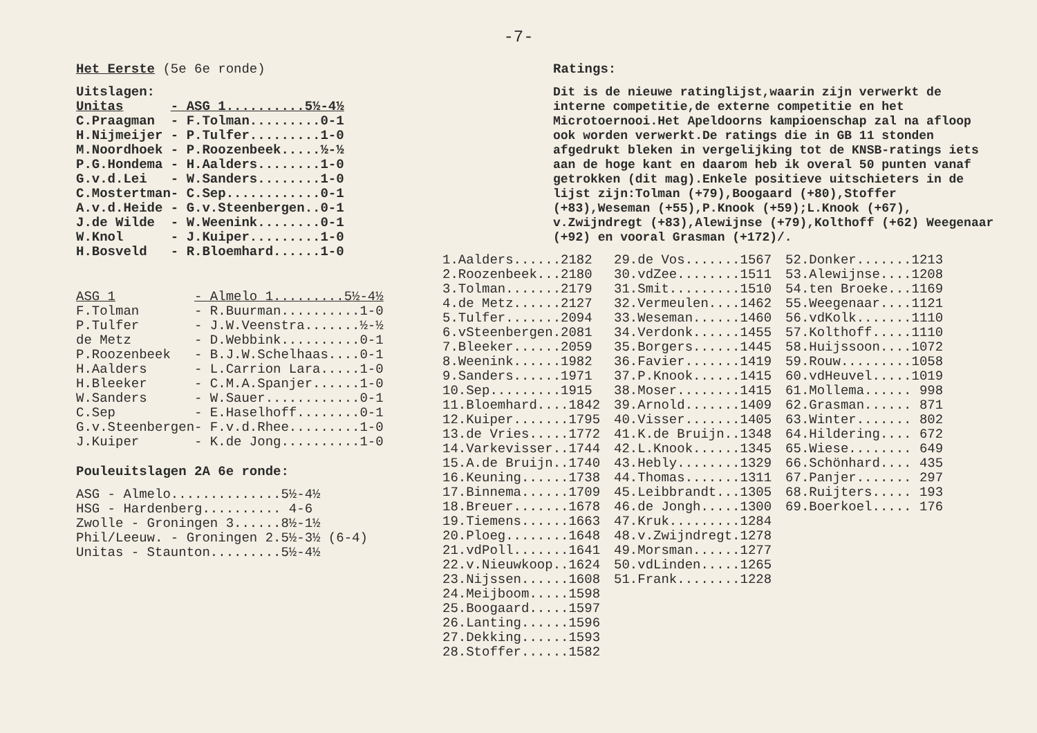-7-
Het Eerste (5e 6e ronde)
Uitslagen:
| Unitas | - ASG 1..........5½-4½ |
| C.Praagman | - F.Tolman.........0-1 |
| H.Nijmeijer | - P.Tulfer.........1-0 |
| M.Noordhoek | - P.Roozenbeek.....½-½ |
| P.G.Hondema | - H.Aalders........1-0 |
| G.v.d.Lei | - W.Sanders........1-0 |
| C.Mostertman | - C.Sep............0-1 |
| A.v.d.Heide | - G.v.Steenbergen..0-1 |
| J.de Wilde | - W.Weenink........0-1 |
| W.Knol | - J.Kuiper.........1-0 |
| H.Bosveld | - R.Bloemhard......1-0 |
| ASG 1 | - Almelo 1.........5½-4½ |
| F.Tolman | - R.Buurman..........1-0 |
| P.Tulfer | - J.W.Veenstra.......½-½ |
| de Metz | - D.Webbink..........0-1 |
| P.Roozenbeek | - B.J.W.Schelhaas....0-1 |
| H.Aalders | - L.Carrion Lara.....1-0 |
| H.Bleeker | - C.M.A.Spanjer......1-0 |
| W.Sanders | - W.Sauer............0-1 |
| C.Sep | - E.Haselhoff........0-1 |
| G.v.Steenbergen | - F.v.d.Rhee.........1-0 |
| J.Kuiper | - K.de Jong..........1-0 |
Pouleuitslagen 2A 6e ronde:
ASG - Almelo..............5½-4½
HSG - Hardenberg.......... 4-6
Zwolle - Groningen 3......8½-1½
Phil/Leeuw. - Groningen 2.5½-3½ (6-4)
Unitas - Staunton.........5½-4½
Ratings:
Dit is de nieuwe ratinglijst,waarin zijn verwerkt de interne competitie,de externe competitie en het Microtoernooi.Het Apeldoorns kampioenschap zal na afloop ook worden verwerkt.De ratings die in GB 11 stonden afgedrukt bleken in vergelijking tot de KNSB-ratings iets aan de hoge kant en daarom heb ik overal 50 punten vanaf getrokken (dit mag).Enkele positieve uitschieters in de lijst zijn:Tolman (+79),Boogaard (+80),Stoffer (+83),Weseman (+55),P.Knook (+59);L.Knook (+67), v.Zwijndregt (+83),Alewijnse (+79),Kolthoff (+62) Weegenaar (+92) en vooral Grasman (+172)/.
1.Aalders......2182
2.Roozenbeek...2180
3.Tolman.......2179
4.de Metz......2127
5.Tulfer.......2094
6.vSteenbergen.2081
7.Bleeker......2059
8.Weenink......1982
9.Sanders......1971
10.Sep.........1915
11.Bloemhard....1842
12.Kuiper.......1795
13.de Vries.....1772
14.Varkevisser..1744
15.A.de Bruijn..1740
16.Keuning......1738
17.Binnema......1709
18.Breuer.......1678
19.Tiemens......1663
20.Ploeg........1648
21.vdPoll.......1641
22.v.Nieuwkoop..1624
23.Nijssen......1608
24.Meijboom.....1598
25.Boogaard.....1597
26.Lanting......1596
27.Dekking......1593
28.Stoffer......1582
29.de Vos.......1567
30.vdZee........1511
31.Smit.........1510
32.Vermeulen....1462
33.Weseman......1460
34.Verdonk......1455
35.Borgers......1445
36.Favier.......1419
37.P.Knook......1415
38.Moser........1415
39.Arnold.......1409
40.Visser.......1405
41.K.de Bruijn..1348
42.L.Knook......1345
43.Hebly........1329
44.Thomas.......1311
45.Leibbrandt...1305
46.de Jongh.....1300
47.Kruk.........1284
48.v.Zwijndregt.1278
49.Morsman......1277
50.vdLinden.....1265
51.Frank........1228
52.Donker.......1213
53.Alewijnse....1208
54.ten Broeke...1169
55.Weegenaar....1121
56.vdKolk.......1110
57.Kolthoff.....1110
58.Huijssoon....1072
59.Rouw.........1058
60.vdHeuvel.....1019
61.Mollema...... 998
62.Grasman...... 871
63.Winter....... 802
64.Hildering.... 672
65.Wiese........ 649
66.Schönhard.... 435
67.Panjer....... 297
68.Ruijters..... 193
69.Boerkoel..... 176